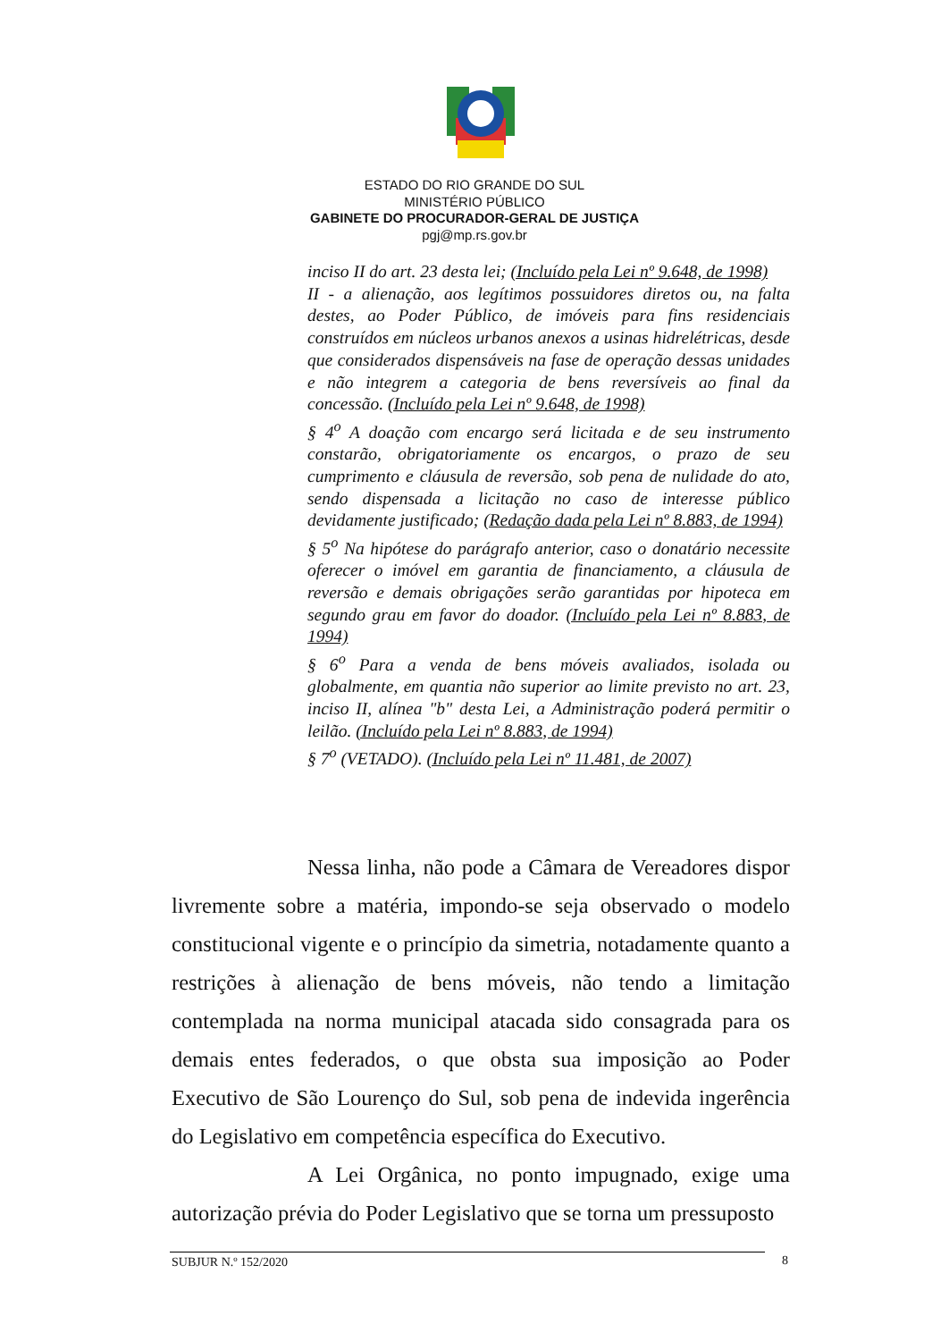ESTADO DO RIO GRANDE DO SUL
MINISTÉRIO PÚBLICO
GABINETE DO PROCURADOR-GERAL DE JUSTIÇA
pgj@mp.rs.gov.br
inciso II do art. 23 desta lei; (Incluído pela Lei nº 9.648, de 1998)
II - a alienação, aos legítimos possuidores diretos ou, na falta destes, ao Poder Público, de imóveis para fins residenciais construídos em núcleos urbanos anexos a usinas hidrelétricas, desde que considerados dispensáveis na fase de operação dessas unidades e não integrem a categoria de bens reversíveis ao final da concessão. (Incluído pela Lei nº 9.648, de 1998)
§ 4<sup>o</sup> A doação com encargo será licitada e de seu instrumento constarão, obrigatoriamente os encargos, o prazo de seu cumprimento e cláusula de reversão, sob pena de nulidade do ato, sendo dispensada a licitação no caso de interesse público devidamente justificado; (Redação dada pela Lei nº 8.883, de 1994)
§ 5<sup>o</sup> Na hipótese do parágrafo anterior, caso o donatário necessite oferecer o imóvel em garantia de financiamento, a cláusula de reversão e demais obrigações serão garantidas por hipoteca em segundo grau em favor do doador. (Incluído pela Lei nº 8.883, de 1994)
§ 6<sup>o</sup> Para a venda de bens móveis avaliados, isolada ou globalmente, em quantia não superior ao limite previsto no art. 23, inciso II, alínea "b" desta Lei, a Administração poderá permitir o leilão. (Incluído pela Lei nº 8.883, de 1994)
§ 7<sup>o</sup> (VETADO). (Incluído pela Lei nº 11.481, de 2007)
Nessa linha, não pode a Câmara de Vereadores dispor livremente sobre a matéria, impondo-se seja observado o modelo constitucional vigente e o princípio da simetria, notadamente quanto a restrições à alienação de bens móveis, não tendo a limitação contemplada na norma municipal atacada sido consagrada para os demais entes federados, o que obsta sua imposição ao Poder Executivo de São Lourenço do Sul, sob pena de indevida ingerência do Legislativo em competência específica do Executivo.
A Lei Orgânica, no ponto impugnado, exige uma autorização prévia do Poder Legislativo que se torna um pressuposto
SUBJUR N.º 152/2020 8